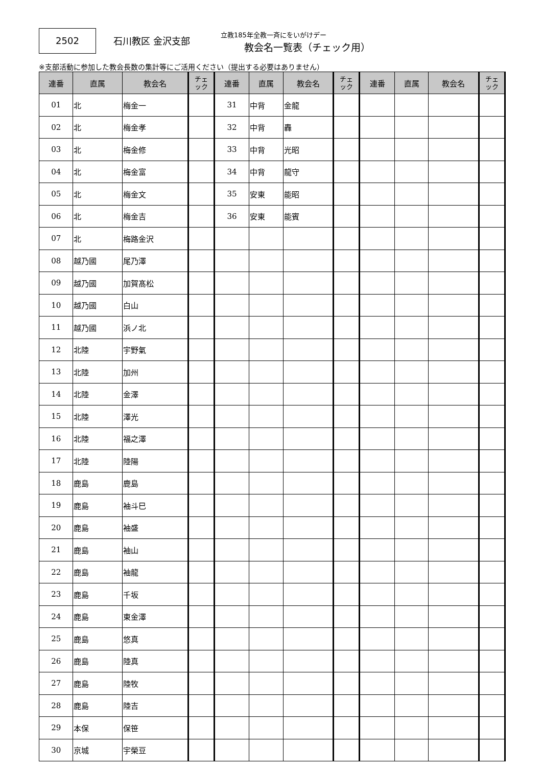2502
石川教区 金沢支部
立教185年全教一斉にをいがけデー
教会名一覧表（チェック用）
※支部活動に参加した教会長数の集計等にご活用ください（提出する必要はありません）
| 連番 | 直属 | 教会名 | チェ ック | 連番 | 直属 | 教会名 | チェ ック | 連番 | 直属 | 教会名 | チェ ック |
| --- | --- | --- | --- | --- | --- | --- | --- | --- | --- | --- | --- |
| 01 | 北 | 梅金一 | | 31 | 中背 | 金龍 | | | | | |
| 02 | 北 | 梅金孝 | | 32 | 中背 | 轟 | | | | | |
| 03 | 北 | 梅金修 | | 33 | 中背 | 光昭 | | | | | |
| 04 | 北 | 梅金富 | | 34 | 中背 | 龍守 | | | | | |
| 05 | 北 | 梅金文 | | 35 | 安東 | 能昭 | | | | | |
| 06 | 北 | 梅金吉 | | 36 | 安東 | 能賓 | | | | | |
| 07 | 北 | 梅路金沢 | | | | | | | | | |
| 08 | 越乃國 | 尾乃澤 | | | | | | | | | |
| 09 | 越乃國 | 加賀髙松 | | | | | | | | | |
| 10 | 越乃國 | 白山 | | | | | | | | | |
| 11 | 越乃國 | 浜ノ北 | | | | | | | | | |
| 12 | 北陸 | 宇野氣 | | | | | | | | | |
| 13 | 北陸 | 加州 | | | | | | | | | |
| 14 | 北陸 | 金澤 | | | | | | | | | |
| 15 | 北陸 | 澤光 | | | | | | | | | |
| 16 | 北陸 | 福之澤 | | | | | | | | | |
| 17 | 北陸 | 陸陽 | | | | | | | | | |
| 18 | 鹿島 | 鹿島 | | | | | | | | | |
| 19 | 鹿島 | 袖斗巳 | | | | | | | | | |
| 20 | 鹿島 | 袖盛 | | | | | | | | | |
| 21 | 鹿島 | 袖山 | | | | | | | | | |
| 22 | 鹿島 | 袖龍 | | | | | | | | | |
| 23 | 鹿島 | 千坂 | | | | | | | | | |
| 24 | 鹿島 | 東金澤 | | | | | | | | | |
| 25 | 鹿島 | 悠真 | | | | | | | | | |
| 26 | 鹿島 | 陸真 | | | | | | | | | |
| 27 | 鹿島 | 陸牧 | | | | | | | | | |
| 28 | 鹿島 | 陸吉 | | | | | | | | | |
| 29 | 本保 | 保笹 | | | | | | | | | |
| 30 | 京城 | 宇榮豆 | | | | | | | | | |